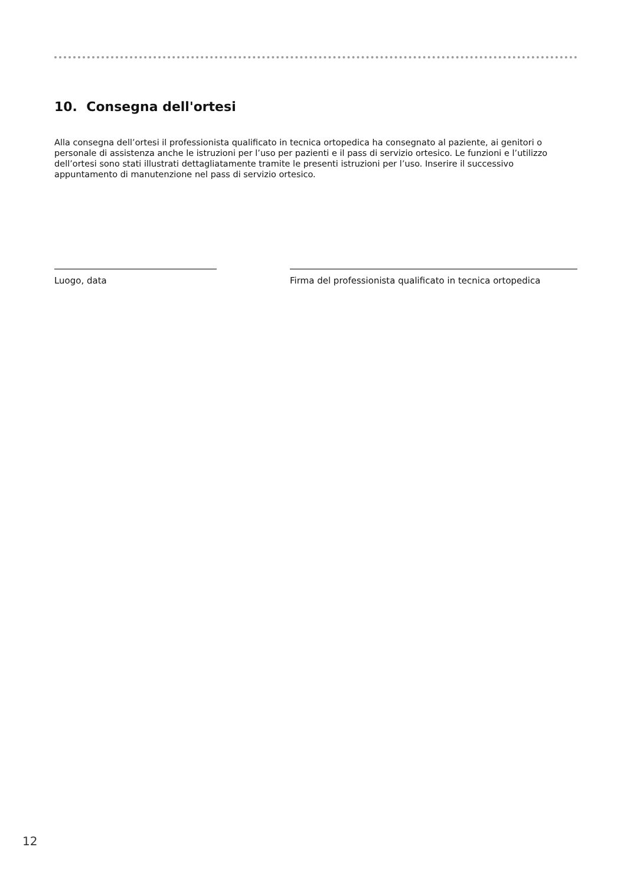10. Consegna dell'ortesi
Alla consegna dell’ortesi il professionista qualificato in tecnica ortopedica ha consegnato al paziente, ai genitori o personale di assistenza anche le istruzioni per l’uso per pazienti e il pass di servizio ortesico. Le funzioni e l’utilizzo dell’ortesi sono stati illustrati dettagliatamente tramite le presenti istruzioni per l’uso. Inserire il successivo appuntamento di manutenzione nel pass di servizio ortesico.
Luogo, data
Firma del professionista qualificato in tecnica ortopedica
12